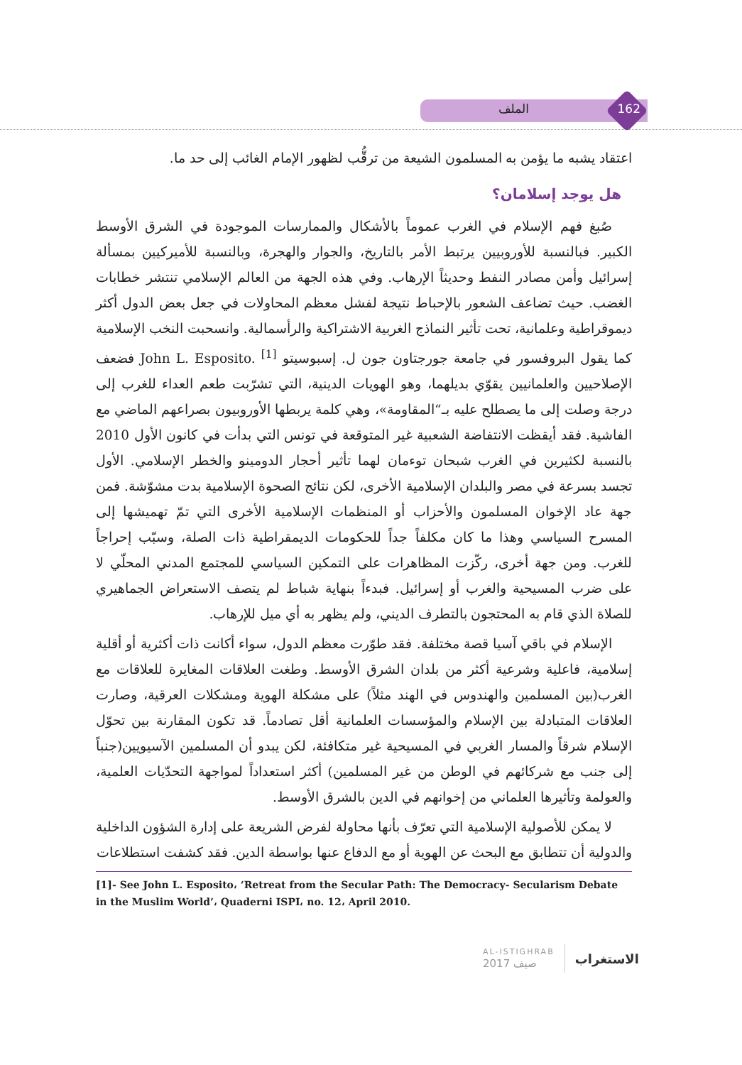162 الملف
اعتقاد يشبه ما يؤمن به المسلمون الشيعة من ترقُّب لظهور الإمام الغائب إلى حد ما.
هل يوجد إسلامان؟
صُبغ فهم الإسلام في الغرب عموماً بالأشكال والممارسات الموجودة في الشرق الأوسط الكبير. فبالنسبة للأوروبيين يرتبط الأمر بالتاريخ، والجوار والهجرة، وبالنسبة للأميركيين بمسألة إسرائيل وأمن مصادر النفط وحديثاً الإرهاب. وفي هذه الجهة من العالم الإسلامي تنتشر خطابات الغضب. حيث تضاعف الشعور بالإحباط نتيجة لفشل معظم المحاولات في جعل بعض الدول أكثر ديموقراطية وعلمانية، تحت تأثير النماذج الغربية الاشتراكية والرأسمالية. وانسحبت النخب الإسلامية كما يقول البروفسور في جامعة جورجتاون جون ل. إسبوسيتو John L. Esposito. <sup>[1]</sup> فضعف الإصلاحيين والعلمانيين يقوّي بديلهما، وهو الهويات الدينية، التي تشرّبت طعم العداء للغرب إلى درجة وصلت إلى ما يصطلح عليه بـ“المقاومة»، وهي كلمة يربطها الأوروبيون بصراعهم الماضي مع الفاشية. فقد أيقظت الانتفاضة الشعبية غير المتوقعة في تونس التي بدأت في كانون الأول 2010 بالنسبة لكثيرين في الغرب شبحان توءمان لهما تأثير أحجار الدومينو والخطر الإسلامي. الأول تجسد بسرعة في مصر والبلدان الإسلامية الأخرى، لكن نتائج الصحوة الإسلامية بدت مشوّشة. فمن جهة عاد الإخوان المسلمون والأحزاب أو المنظمات الإسلامية الأخرى التي تمّ تهميشها إلى المسرح السياسي وهذا ما كان مكلفاً جداً للحكومات الديمقراطية ذات الصلة، وسبّب إحراجاً للغرب. ومن جهة أخرى، ركّزت المظاهرات على التمكين السياسي للمجتمع المدني المحلّي لا على ضرب المسيحية والغرب أو إسرائيل. فبدءاً بنهاية شباط لم يتصف الاستعراض الجماهيري للصلاة الذي قام به المحتجون بالتطرف الديني، ولم يظهر به أي ميل للإرهاب.
الإسلام في باقي آسيا قصة مختلفة. فقد طوّرت معظم الدول، سواء أكانت ذات أكثرية أو أقلية إسلامية، فاعلية وشرعية أكثر من بلدان الشرق الأوسط. وطغت العلاقات المغايرة للعلاقات مع الغرب(بين المسلمين والهندوس في الهند مثلاً) على مشكلة الهوية ومشكلات العرقية، وصارت العلاقات المتبادلة بين الإسلام والمؤسسات العلمانية أقل تصادماً. قد تكون المقارنة بين تحوّل الإسلام شرقاً والمسار الغربي في المسيحية غير متكافئة، لكن يبدو أن المسلمين الآسيويين(جنباً إلى جنب مع شركائهم في الوطن من غير المسلمين) أكثر استعداداً لمواجهة التحدّيات العلمية، والعولمة وتأثيرها العلماني من إخوانهم في الدين بالشرق الأوسط.
لا يمكن للأصولية الإسلامية التي تعرّف بأنها محاولة لفرض الشريعة على إدارة الشؤون الداخلية والدولية أن تتطابق مع البحث عن الهوية أو مع الدفاع عنها بواسطة الدين. فقد كشفت استطلاعات
[1]- See John L. Esposito، ‘Retreat from the Secular Path: The Democracy- Secularism Debate in the Muslim World’، Quaderni ISPI، no. 12، April 2010.
AL-ISTIGHRAB
صيف 2017
الاستغراب